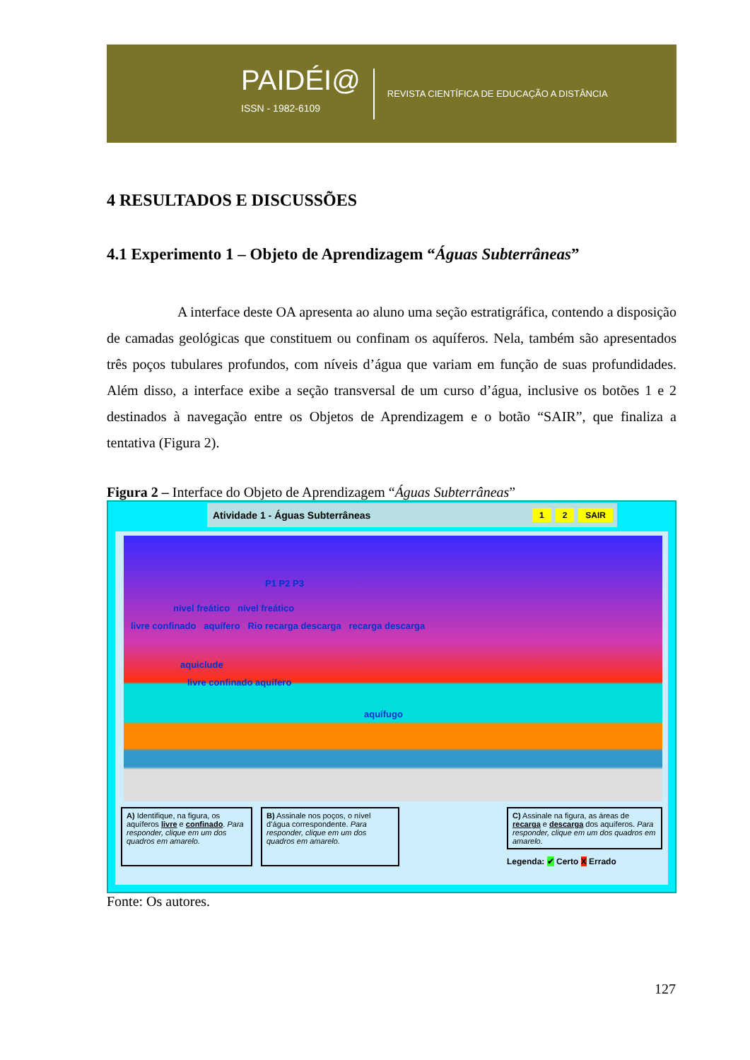PAIDÉI@
ISSN - 1982-6109
REVISTA CIENTÍFICA DE EDUCAÇÃO A DISTÂNCIA
4 RESULTADOS E DISCUSSÕES
4.1 Experimento 1 – Objeto de Aprendizagem “Águas Subterrâneas”
A interface deste OA apresenta ao aluno uma seção estratigráfica, contendo a disposição de camadas geológicas que constituem ou confinam os aquíferos. Nela, também são apresentados três poços tubulares profundos, com níveis d’água que variam em função de suas profundidades. Além disso, a interface exibe a seção transversal de um curso d’água, inclusive os botões 1 e 2 destinados à navegação entre os Objetos de Aprendizagem e o botão “SAIR”, que finaliza a tentativa (Figura 2).
Figura 2 – Interface do Objeto de Aprendizagem “Águas Subterrâneas”
Atividade 1 - Águas Subterrâneas 1 2 SAIR
P1 P2 P3
nível freático nível freático
livre confinado aquífero Rio recarga descarga recarga descarga
aquiclude
livre confinado aquífero
aquífugo
A) Identifique, na figura, os aquíferos livre e confinado. Para responder, clique em um dos quadros em amarelo.
B) Assinale nos poços, o nível d’água correspondente. Para responder, clique em um dos quadros em amarelo.
C) Assinale na figura, as áreas de recarga e descarga dos aquíferos. Para responder, clique em um dos quadros em amarelo.
Legenda: ✔ Certo X Errado
Fonte: Os autores.
127